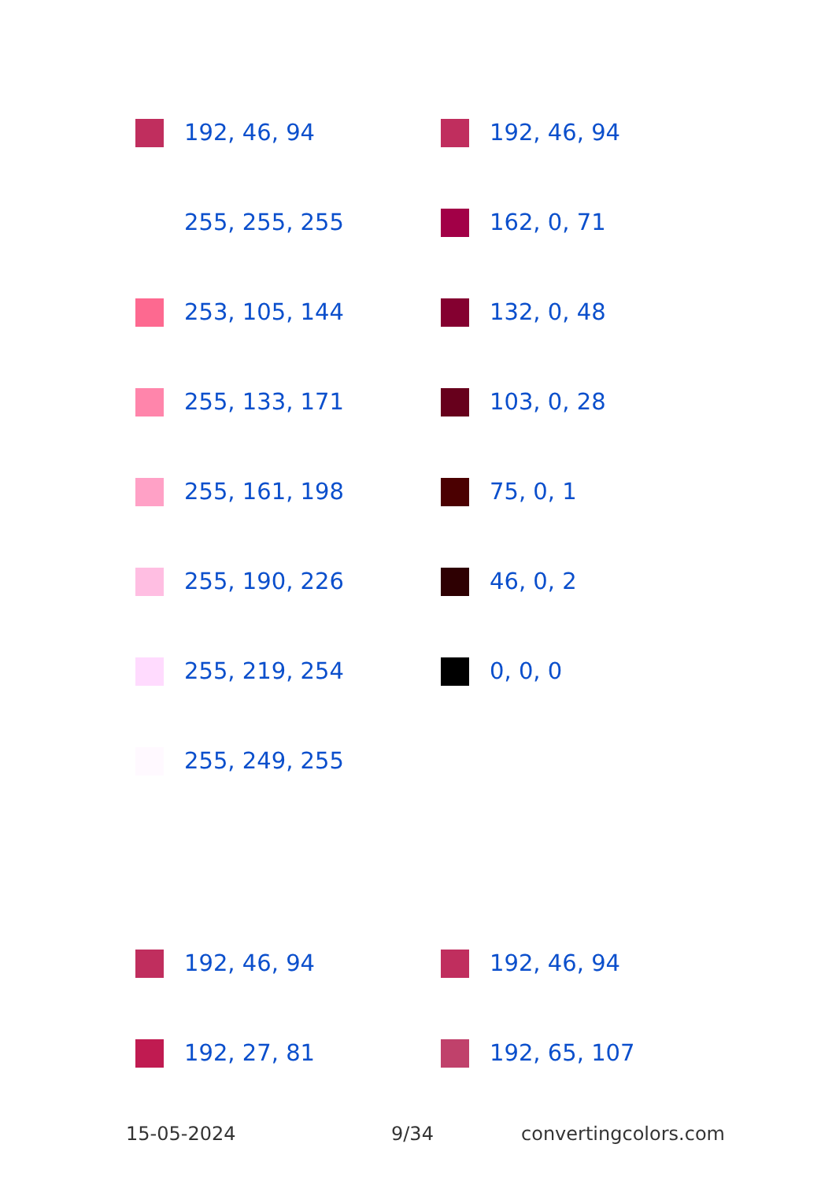| | 192, 46, 94 | | 192, 46, 94 |
| | 255, 255, 255 | | 162, 0, 71 |
| | 253, 105, 144 | | 132, 0, 48 |
| | 255, 133, 171 | | 103, 0, 28 |
| | 255, 161, 198 | | 75, 0, 1 |
| | 255, 190, 226 | | 46, 0, 2 |
| | 255, 219, 254 | | 0, 0, 0 |
| | 255, 249, 255 | | |
| | 192, 46, 94 | | 192, 46, 94 |
| | 192, 27, 81 | | 192, 65, 107 |
15-05-2024 9/34 convertingcolors.com